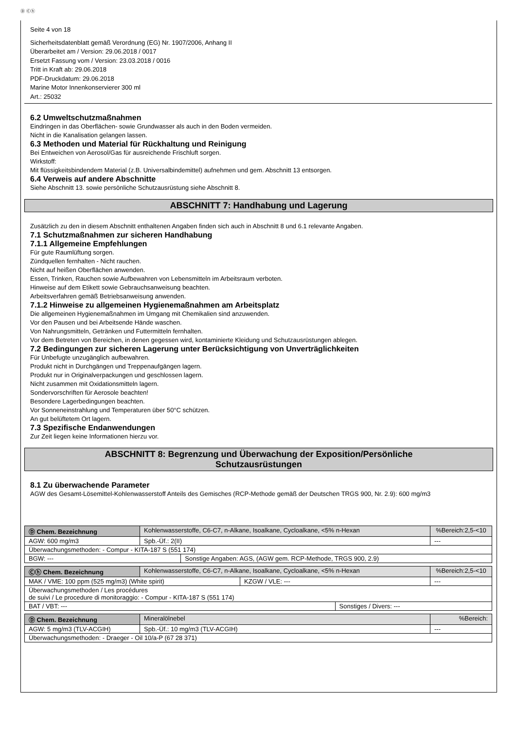Ⓓ Ⓒⓗ
Seite 4 von 18
Sicherheitsdatenblatt gemäß Verordnung (EG) Nr. 1907/2006, Anhang II
Überarbeitet am / Version: 29.06.2018 / 0017
Ersetzt Fassung vom / Version: 23.03.2018 / 0016
Tritt in Kraft ab: 29.06.2018
PDF-Druckdatum: 29.06.2018
Marine Motor Innenkonservierer 300 ml
Art.: 25032
6.2 Umweltschutzmaßnahmen
Eindringen in das Oberflächen- sowie Grundwasser als auch in den Boden vermeiden.
Nicht in die Kanalisation gelangen lassen.
6.3 Methoden und Material für Rückhaltung und Reinigung
Bei Entweichen von Aerosol/Gas für ausreichende Frischluft sorgen.
Wirkstoff:
Mit flüssigkeitsbindendem Material (z.B. Universalbindemittel) aufnehmen und gem. Abschnitt 13 entsorgen.
6.4 Verweis auf andere Abschnitte
Siehe Abschnitt 13. sowie persönliche Schutzausrüstung siehe Abschnitt 8.
ABSCHNITT 7: Handhabung und Lagerung
Zusätzlich zu den in diesem Abschnitt enthaltenen Angaben finden sich auch in Abschnitt 8 und 6.1 relevante Angaben.
7.1 Schutzmaßnahmen zur sicheren Handhabung
7.1.1 Allgemeine Empfehlungen
Für gute Raumlüftung sorgen.
Zündquellen fernhalten - Nicht rauchen.
Nicht auf heißen Oberflächen anwenden.
Essen, Trinken, Rauchen sowie Aufbewahren von Lebensmitteln im Arbeitsraum verboten.
Hinweise auf dem Etikett sowie Gebrauchsanweisung beachten.
Arbeitsverfahren gemäß Betriebsanweisung anwenden.
7.1.2 Hinweise zu allgemeinen Hygienemaßnahmen am Arbeitsplatz
Die allgemeinen Hygienemaßnahmen im Umgang mit Chemikalien sind anzuwenden.
Vor den Pausen und bei Arbeitsende Hände waschen.
Von Nahrungsmitteln, Getränken und Futtermitteln fernhalten.
Vor dem Betreten von Bereichen, in denen gegessen wird, kontaminierte Kleidung und Schutzausrüstungen ablegen.
7.2 Bedingungen zur sicheren Lagerung unter Berücksichtigung von Unverträglichkeiten
Für Unbefugte unzugänglich aufbewahren.
Produkt nicht in Durchgängen und Treppenaufgängen lagern.
Produkt nur in Originalverpackungen und geschlossen lagern.
Nicht zusammen mit Oxidationsmitteln lagern.
Sondervorschriften für Aerosole beachten!
Besondere Lagerbedingungen beachten.
Vor Sonneneinstrahlung und Temperaturen über 50°C schützen.
An gut belüftetem Ort lagern.
7.3 Spezifische Endanwendungen
Zur Zeit liegen keine Informationen hierzu vor.
ABSCHNITT 8: Begrenzung und Überwachung der Exposition/Persönliche
Schutzausrüstungen
8.1 Zu überwachende Parameter
AGW des Gesamt-Lösemittel-Kohlenwasserstoff Anteils des Gemisches (RCP-Methode gemäß der Deutschen TRGS 900, Nr. 2.9): 600 mg/m3
| Ⓓ Chem. Bezeichnung | Kohlenwasserstoffe, C6-C7, n-Alkane, Isoalkane, Cycloalkane, <5% n-Hexan | | | %Bereich:2,5-<10 |
| AGW: 600 mg/m3 | | Spb.-Üf.: 2(II) | | --- |
| Überwachungsmethoden: - Compur - KITA-187 S (551 174) | | | | |
| BGW: --- | | | Sonstige Angaben: AGS, (AGW gem. RCP-Methode, TRGS 900, 2.9) | |
| Ⓒⓗ Chem. Bezeichnung | Kohlenwasserstoffe, C6-C7, n-Alkane, Isoalkane, Cycloalkane, <5% n-Hexan | | | %Bereich:2,5-<10 |
| MAK / VME: 100 ppm (525 mg/m3) (White spirit) | | KZGW / VLE: --- | | --- |
| Überwachungsmethoden / Les procédures de suivi / Le procedure di monitoraggio: - Compur - KITA-187 S (551 174) | | | | |
| BAT / VBT: --- | | | Sonstiges / Divers: --- | |
| Ⓓ Chem. Bezeichnung | Mineralölnebel | | %Bereich: |
| AGW: 5 mg/m3 (TLV-ACGIH) | | Spb.-Üf.: 10 mg/m3 (TLV-ACGIH) | --- |
| Überwachungsmethoden: - Draeger - Oil 10/a-P (67 28 371) | | | |